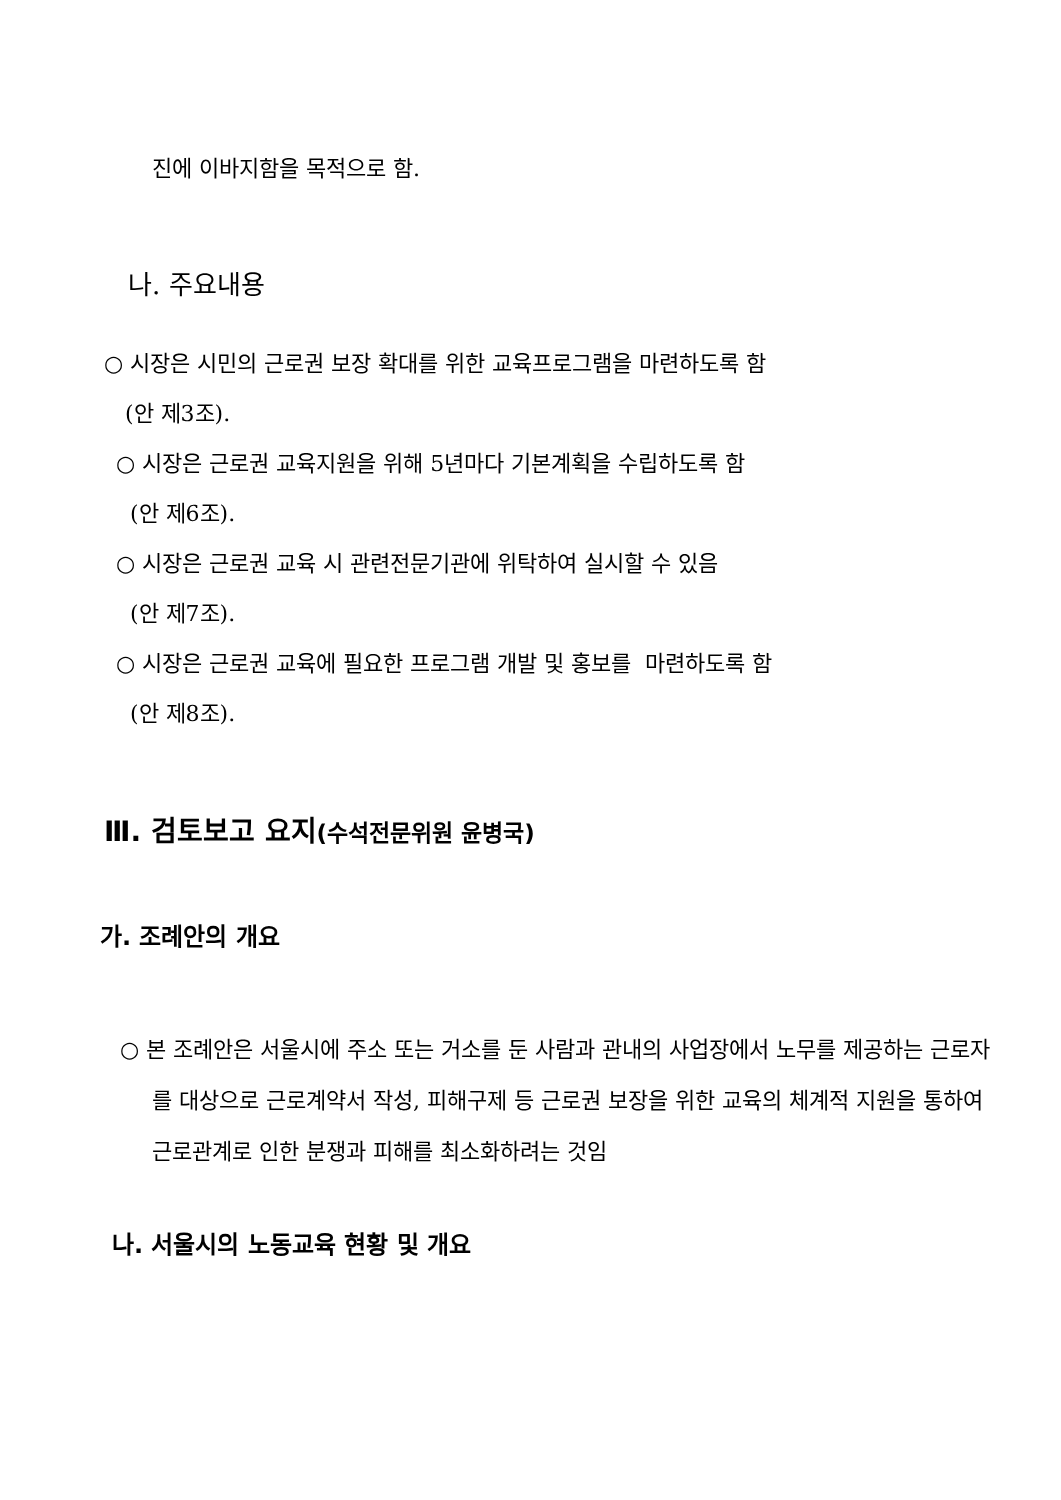진에 이바지함을 목적으로 함.
나. 주요내용
○ 시장은 시민의 근로권 보장 확대를 위한 교육프로그램을 마련하도록 함
(안 제3조).
○ 시장은 근로권 교육지원을 위해 5년마다 기본계획을 수립하도록 함
(안 제6조).
○ 시장은 근로권 교육 시 관련전문기관에 위탁하여 실시할 수 있음
(안 제7조).
○ 시장은 근로권 교육에 필요한 프로그램 개발 및 홍보를 마련하도록 함
(안 제8조).
Ⅲ. 검토보고 요지(수석전문위원 윤병국)
가. 조례안의 개요
○ 본 조례안은 서울시에 주소 또는 거소를 둔 사람과 관내의 사업장에서 노무를 제공하는 근로자를 대상으로 근로계약서 작성, 피해구제 등 근로권 보장을 위한 교육의 체계적 지원을 통하여 근로관계로 인한 분쟁과 피해를 최소화하려는 것임
나. 서울시의 노동교육 현황 및 개요